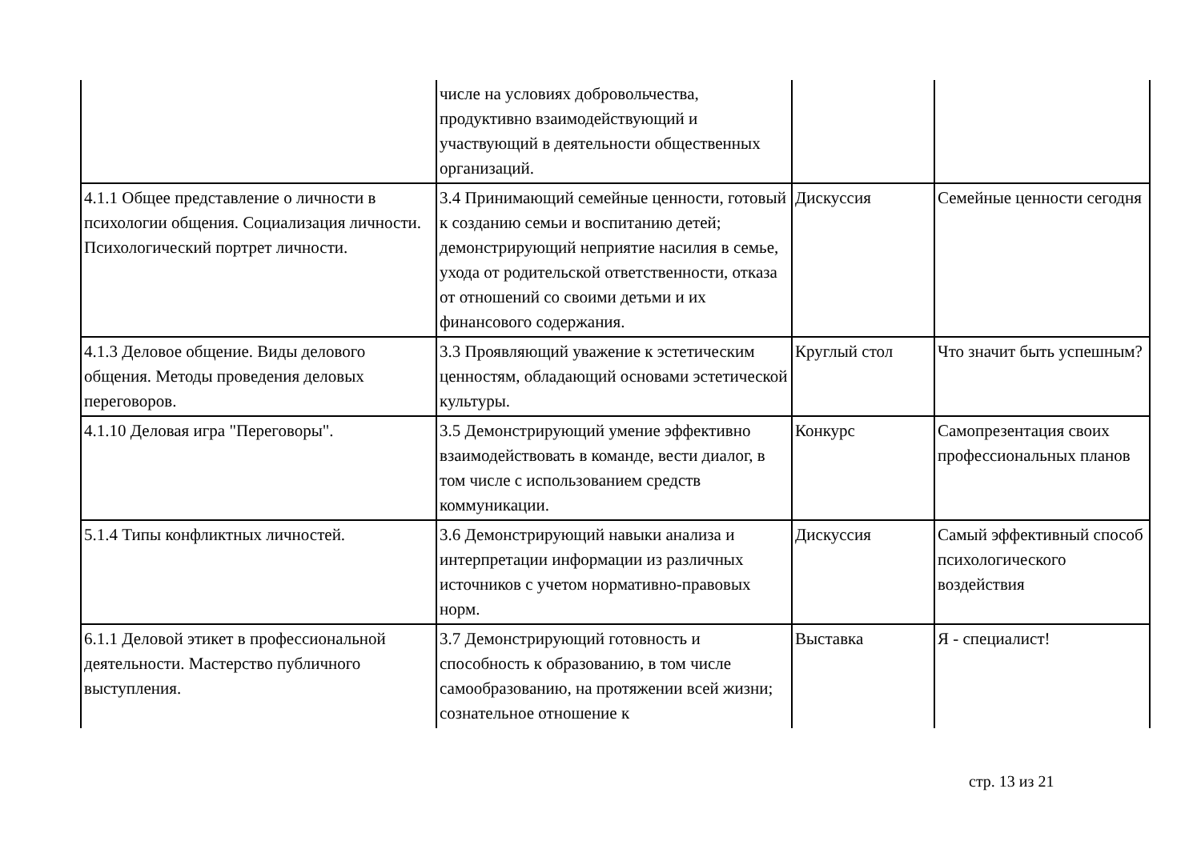| | числе на условиях добровольчества, продуктивно взаимодействующий и участвующий в деятельности общественных организаций. | | |
| 4.1.1 Общее представление о личности в психологии общения. Социализация личности. Психологический портрет личности. | 3.4 Принимающий семейные ценности, готовый к созданию семьи и воспитанию детей; демонстрирующий неприятие насилия в семье, ухода от родительской ответственности, отказа от отношений со своими детьми и их финансового содержания. | Дискуссия | Семейные ценности сегодня |
| 4.1.3 Деловое общение. Виды делового общения. Методы проведения деловых переговоров. | 3.3 Проявляющий уважение к эстетическим ценностям, обладающий основами эстетической культуры. | Круглый стол | Что значит быть успешным? |
| 4.1.10 Деловая игра "Переговоры". | 3.5 Демонстрирующий умение эффективно взаимодействовать в команде, вести диалог, в том числе с использованием средств коммуникации. | Конкурс | Самопрезентация своих профессиональных планов |
| 5.1.4 Типы конфликтных личностей. | 3.6 Демонстрирующий навыки анализа и интерпретации информации из различных источников с учетом нормативно-правовых норм. | Дискуссия | Самый эффективный способ психологического воздействия |
| 6.1.1 Деловой этикет в профессиональной деятельности. Мастерство публичного выступления. | 3.7 Демонстрирующий готовность и способность к образованию, в том числе самообразованию, на протяжении всей жизни; сознательное отношение к | Выставка | Я - специалист! |
стр. 13 из 21